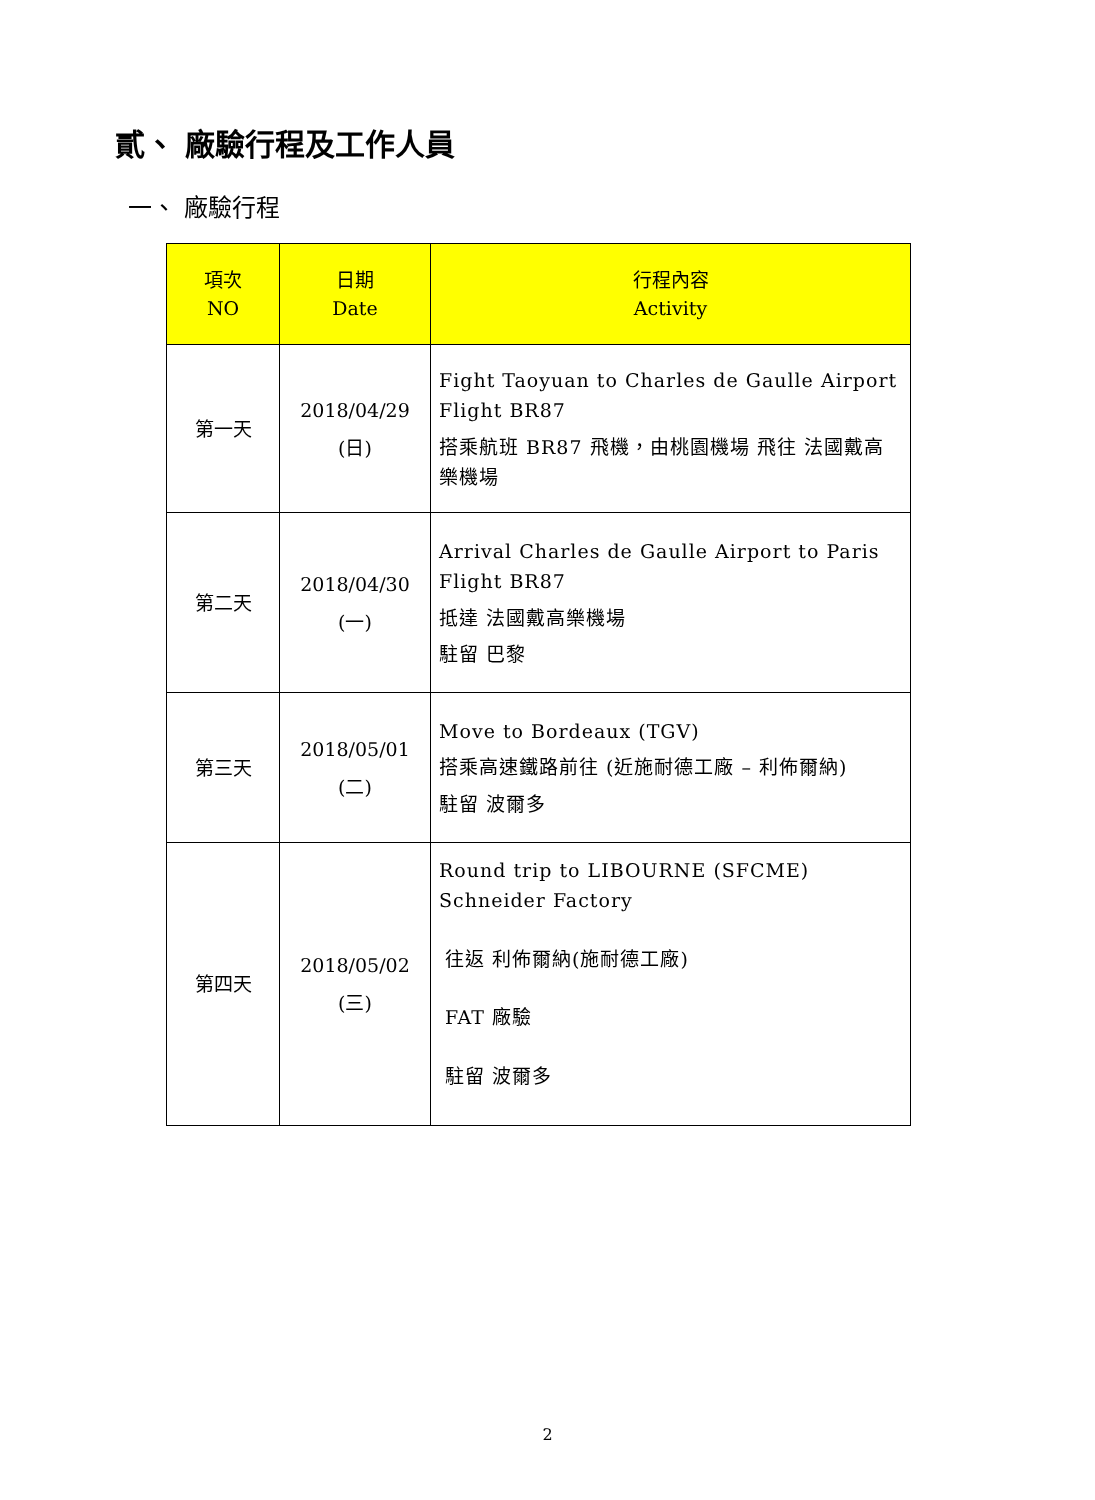貳、 廠驗行程及工作人員
一、 廠驗行程
| 項次 NO | 日期 Date | 行程內容 Activity |
| --- | --- | --- |
| 第一天 | 2018/04/29 (日) | Fight Taoyuan to Charles de Gaulle Airport Flight BR87 搭乘航班 BR87 飛機，由桃園機場 飛往 法國戴高樂機場 |
| 第二天 | 2018/04/30 (一) | Arrival Charles de Gaulle Airport to Paris Flight BR87 抵達 法國戴高樂機場 駐留 巴黎 |
| 第三天 | 2018/05/01 (二) | Move to Bordeaux (TGV) 搭乘高速鐵路前往 (近施耐德工廠 – 利佈爾納) 駐留 波爾多 |
| 第四天 | 2018/05/02 (三) | Round trip to LIBOURNE (SFCME) Schneider Factory 往返 利佈爾納(施耐德工廠) FAT 廠驗 駐留 波爾多 |
2